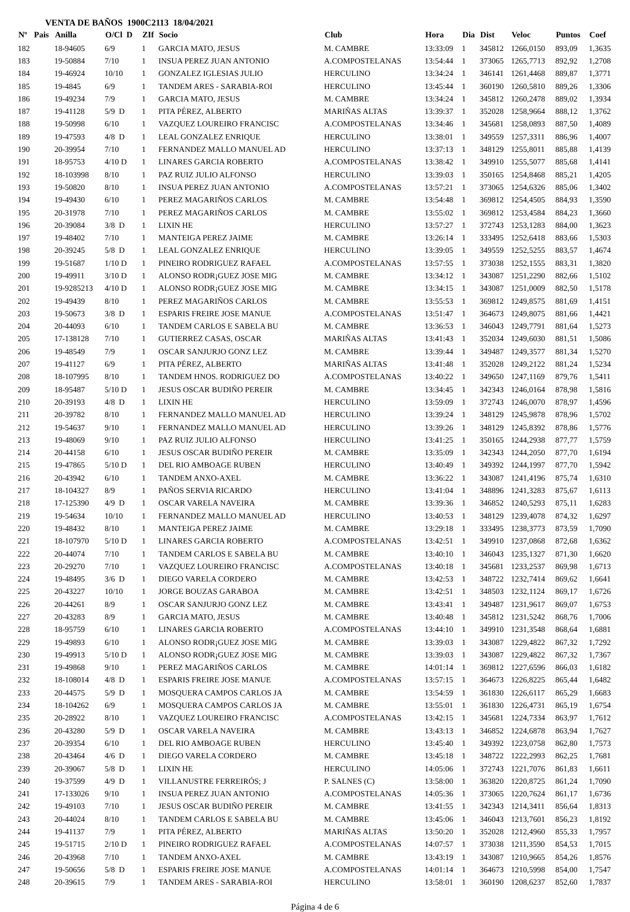VENTA DE BAÑOS 1900C2113 18/04/2021
| Nº | Pais | Anilla | O/Cl D | ZIf | Socio | Club | Hora | Dia | Dist | Veloc | Puntos | Coef |
| --- | --- | --- | --- | --- | --- | --- | --- | --- | --- | --- | --- | --- |
| 182 | | 18-94605 | 6/9 | 1 | GARCIA MATO, JESUS | M. CAMBRE | 13:33:09 | 1 | 345812 | 1266,0150 | 893,09 | 1,3635 |
| 183 | | 19-50884 | 7/10 | 1 | INSUA PEREZ JUAN ANTONIO | A.COMPOSTELANAS | 13:54:44 | 1 | 373065 | 1265,7713 | 892,92 | 1,2708 |
| 184 | | 19-46924 | 10/10 | 1 | GONZALEZ IGLESIAS JULIO | HERCULINO | 13:34:24 | 1 | 346141 | 1261,4468 | 889,87 | 1,3771 |
| 185 | | 19-4845 | 6/9 | 1 | TANDEM ARES - SARABIA-ROI | HERCULINO | 13:45:44 | 1 | 360190 | 1260,5810 | 889,26 | 1,3306 |
| 186 | | 19-49234 | 7/9 | 1 | GARCIA MATO, JESUS | M. CAMBRE | 13:34:24 | 1 | 345812 | 1260,2478 | 889,02 | 1,3934 |
| 187 | | 19-41128 | 5/9 D | 1 | PITA PÉREZ, ALBERTO | MARIÑAS ALTAS | 13:39:37 | 1 | 352028 | 1258,9664 | 888,12 | 1,3762 |
| 188 | | 19-50998 | 6/10 | 1 | VAZQUEZ LOUREIRO FRANCISC | A.COMPOSTELANAS | 13:34:46 | 1 | 345681 | 1258,0893 | 887,50 | 1,4089 |
| 189 | | 19-47593 | 4/8 D | 1 | LEAL GONZALEZ ENRIQUE | HERCULINO | 13:38:01 | 1 | 349559 | 1257,3311 | 886,96 | 1,4007 |
| 190 | | 20-39954 | 7/10 | 1 | FERNANDEZ MALLO MANUEL AD | HERCULINO | 13:37:13 | 1 | 348129 | 1255,8011 | 885,88 | 1,4139 |
| 191 | | 18-95753 | 4/10 D | 1 | LINARES GARCIA ROBERTO | A.COMPOSTELANAS | 13:38:42 | 1 | 349910 | 1255,5077 | 885,68 | 1,4141 |
| 192 | | 18-103998 | 8/10 | 1 | PAZ RUIZ JULIO ALFONSO | HERCULINO | 13:39:03 | 1 | 350165 | 1254,8468 | 885,21 | 1,4205 |
| 193 | | 19-50820 | 8/10 | 1 | INSUA PEREZ JUAN ANTONIO | A.COMPOSTELANAS | 13:57:21 | 1 | 373065 | 1254,6326 | 885,06 | 1,3402 |
| 194 | | 19-49430 | 6/10 | 1 | PEREZ MAGARIÑOS CARLOS | M. CAMBRE | 13:54:48 | 1 | 369812 | 1254,4505 | 884,93 | 1,3590 |
| 195 | | 20-31978 | 7/10 | 1 | PEREZ MAGARIÑOS CARLOS | M. CAMBRE | 13:55:02 | 1 | 369812 | 1253,4584 | 884,23 | 1,3660 |
| 196 | | 20-39084 | 3/8 D | 1 | LIXIN HE | HERCULINO | 13:57:27 | 1 | 372743 | 1253,1283 | 884,00 | 1,3623 |
| 197 | | 19-48402 | 7/10 | 1 | MANTEIGA PEREZ JAIME | M. CAMBRE | 13:26:14 | 1 | 333495 | 1252,6418 | 883,66 | 1,5303 |
| 198 | | 20-39245 | 5/8 D | 1 | LEAL GONZALEZ ENRIQUE | HERCULINO | 13:39:05 | 1 | 349559 | 1252,5255 | 883,57 | 1,4674 |
| 199 | | 19-51687 | 1/10 D | 1 | PINEIRO RODRIGUEZ RAFAEL | A.COMPOSTELANAS | 13:57:55 | 1 | 373038 | 1252,1555 | 883,31 | 1,3820 |
| 200 | | 19-49911 | 3/10 D | 1 | ALONSO RODR¡GUEZ JOSE MIG | M. CAMBRE | 13:34:12 | 1 | 343087 | 1251,2290 | 882,66 | 1,5102 |
| 201 | | 19-9285213 | 4/10 D | 1 | ALONSO RODR¡GUEZ JOSE MIG | M. CAMBRE | 13:34:15 | 1 | 343087 | 1251,0009 | 882,50 | 1,5178 |
| 202 | | 19-49439 | 8/10 | 1 | PEREZ MAGARIÑOS CARLOS | M. CAMBRE | 13:55:53 | 1 | 369812 | 1249,8575 | 881,69 | 1,4151 |
| 203 | | 19-50673 | 3/8 D | 1 | ESPARIS FREIRE JOSE MANUE | A.COMPOSTELANAS | 13:51:47 | 1 | 364673 | 1249,8075 | 881,66 | 1,4421 |
| 204 | | 20-44093 | 6/10 | 1 | TANDEM CARLOS E SABELA BU | M. CAMBRE | 13:36:53 | 1 | 346043 | 1249,7791 | 881,64 | 1,5273 |
| 205 | | 17-138128 | 7/10 | 1 | GUTIERREZ CASAS, OSCAR | MARIÑAS ALTAS | 13:41:43 | 1 | 352034 | 1249,6030 | 881,51 | 1,5086 |
| 206 | | 19-48549 | 7/9 | 1 | OSCAR SANJURJO GONZ LEZ | M. CAMBRE | 13:39:44 | 1 | 349487 | 1249,3577 | 881,34 | 1,5270 |
| 207 | | 19-41127 | 6/9 | 1 | PITA PÉREZ, ALBERTO | MARIÑAS ALTAS | 13:41:48 | 1 | 352028 | 1249,2122 | 881,24 | 1,5234 |
| 208 | | 18-107995 | 8/10 | 1 | TANDEM HNOS. RODRIGUEZ DO | A.COMPOSTELANAS | 13:40:22 | 1 | 349650 | 1247,1169 | 879,76 | 1,5411 |
| 209 | | 18-95487 | 5/10 D | 1 | JESUS OSCAR BUDIÑO PEREIR | M. CAMBRE | 13:34:45 | 1 | 342343 | 1246,0164 | 878,98 | 1,5816 |
| 210 | | 20-39193 | 4/8 D | 1 | LIXIN HE | HERCULINO | 13:59:09 | 1 | 372743 | 1246,0070 | 878,97 | 1,4596 |
| 211 | | 20-39782 | 8/10 | 1 | FERNANDEZ MALLO MANUEL AD | HERCULINO | 13:39:24 | 1 | 348129 | 1245,9878 | 878,96 | 1,5702 |
| 212 | | 19-54637 | 9/10 | 1 | FERNANDEZ MALLO MANUEL AD | HERCULINO | 13:39:26 | 1 | 348129 | 1245,8392 | 878,86 | 1,5776 |
| 213 | | 19-48069 | 9/10 | 1 | PAZ RUIZ JULIO ALFONSO | HERCULINO | 13:41:25 | 1 | 350165 | 1244,2938 | 877,77 | 1,5759 |
| 214 | | 20-44158 | 6/10 | 1 | JESUS OSCAR BUDIÑO PEREIR | M. CAMBRE | 13:35:09 | 1 | 342343 | 1244,2050 | 877,70 | 1,6194 |
| 215 | | 19-47865 | 5/10 D | 1 | DEL RIO AMBOAGE RUBEN | HERCULINO | 13:40:49 | 1 | 349392 | 1244,1997 | 877,70 | 1,5942 |
| 216 | | 20-43942 | 6/10 | 1 | TANDEM ANXO-AXEL | M. CAMBRE | 13:36:22 | 1 | 343087 | 1241,4196 | 875,74 | 1,6310 |
| 217 | | 18-104327 | 8/9 | 1 | PAÑOS SERVIA RICARDO | HERCULINO | 13:41:04 | 1 | 348896 | 1241,3283 | 875,67 | 1,6113 |
| 218 | | 17-125390 | 4/9 D | 1 | OSCAR VARELA NAVEIRA | M. CAMBRE | 13:39:36 | 1 | 346852 | 1240,5293 | 875,11 | 1,6283 |
| 219 | | 19-54634 | 10/10 | 1 | FERNANDEZ MALLO MANUEL AD | HERCULINO | 13:40:53 | 1 | 348129 | 1239,4078 | 874,32 | 1,6297 |
| 220 | | 19-48432 | 8/10 | 1 | MANTEIGA PEREZ JAIME | M. CAMBRE | 13:29:18 | 1 | 333495 | 1238,3773 | 873,59 | 1,7090 |
| 221 | | 18-107970 | 5/10 D | 1 | LINARES GARCIA ROBERTO | A.COMPOSTELANAS | 13:42:51 | 1 | 349910 | 1237,0868 | 872,68 | 1,6362 |
| 222 | | 20-44074 | 7/10 | 1 | TANDEM CARLOS E SABELA BU | M. CAMBRE | 13:40:10 | 1 | 346043 | 1235,1327 | 871,30 | 1,6620 |
| 223 | | 20-29270 | 7/10 | 1 | VAZQUEZ LOUREIRO FRANCISC | A.COMPOSTELANAS | 13:40:18 | 1 | 345681 | 1233,2537 | 869,98 | 1,6713 |
| 224 | | 19-48495 | 3/6 D | 1 | DIEGO VARELA CORDERO | M. CAMBRE | 13:42:53 | 1 | 348722 | 1232,7414 | 869,62 | 1,6641 |
| 225 | | 20-43227 | 10/10 | 1 | JORGE BOUZAS GARABOA | M. CAMBRE | 13:42:51 | 1 | 348503 | 1232,1124 | 869,17 | 1,6726 |
| 226 | | 20-44261 | 8/9 | 1 | OSCAR SANJURJO GONZ LEZ | M. CAMBRE | 13:43:41 | 1 | 349487 | 1231,9617 | 869,07 | 1,6753 |
| 227 | | 20-43283 | 8/9 | 1 | GARCIA MATO, JESUS | M. CAMBRE | 13:40:48 | 1 | 345812 | 1231,5242 | 868,76 | 1,7006 |
| 228 | | 18-95759 | 6/10 | 1 | LINARES GARCIA ROBERTO | A.COMPOSTELANAS | 13:44:10 | 1 | 349910 | 1231,3548 | 868,64 | 1,6881 |
| 229 | | 19-49893 | 6/10 | 1 | ALONSO RODR¡GUEZ JOSE MIG | M. CAMBRE | 13:39:03 | 1 | 343087 | 1229,4822 | 867,32 | 1,7292 |
| 230 | | 19-49913 | 5/10 D | 1 | ALONSO RODR¡GUEZ JOSE MIG | M. CAMBRE | 13:39:03 | 1 | 343087 | 1229,4822 | 867,32 | 1,7367 |
| 231 | | 19-49868 | 9/10 | 1 | PEREZ MAGARIÑOS CARLOS | M. CAMBRE | 14:01:14 | 1 | 369812 | 1227,6596 | 866,03 | 1,6182 |
| 232 | | 18-108014 | 4/8 D | 1 | ESPARIS FREIRE JOSE MANUE | A.COMPOSTELANAS | 13:57:15 | 1 | 364673 | 1226,8225 | 865,44 | 1,6482 |
| 233 | | 20-44575 | 5/9 D | 1 | MOSQUERA CAMPOS CARLOS JA | M. CAMBRE | 13:54:59 | 1 | 361830 | 1226,6117 | 865,29 | 1,6683 |
| 234 | | 18-104262 | 6/9 | 1 | MOSQUERA CAMPOS CARLOS JA | M. CAMBRE | 13:55:01 | 1 | 361830 | 1226,4731 | 865,19 | 1,6754 |
| 235 | | 20-28922 | 8/10 | 1 | VAZQUEZ LOUREIRO FRANCISC | A.COMPOSTELANAS | 13:42:15 | 1 | 345681 | 1224,7334 | 863,97 | 1,7612 |
| 236 | | 20-43280 | 5/9 D | 1 | OSCAR VARELA NAVEIRA | M. CAMBRE | 13:43:13 | 1 | 346852 | 1224,6878 | 863,94 | 1,7627 |
| 237 | | 20-39354 | 6/10 | 1 | DEL RIO AMBOAGE RUBEN | HERCULINO | 13:45:40 | 1 | 349392 | 1223,0758 | 862,80 | 1,7573 |
| 238 | | 20-43464 | 4/6 D | 1 | DIEGO VARELA CORDERO | M. CAMBRE | 13:45:18 | 1 | 348722 | 1222,2993 | 862,25 | 1,7681 |
| 239 | | 20-39067 | 5/8 D | 1 | LIXIN HE | HERCULINO | 14:05:06 | 1 | 372743 | 1221,7076 | 861,83 | 1,6611 |
| 240 | | 19-37599 | 4/9 D | 1 | VILLANUSTRE FERREIRÓS; J | P. SALNES (C) | 13:58:00 | 1 | 363820 | 1220,8725 | 861,24 | 1,7090 |
| 241 | | 17-133026 | 9/10 | 1 | INSUA PEREZ JUAN ANTONIO | A.COMPOSTELANAS | 14:05:36 | 1 | 373065 | 1220,7624 | 861,17 | 1,6736 |
| 242 | | 19-49103 | 7/10 | 1 | JESUS OSCAR BUDIÑO PEREIR | M. CAMBRE | 13:41:55 | 1 | 342343 | 1214,3411 | 856,64 | 1,8313 |
| 243 | | 20-44024 | 8/10 | 1 | TANDEM CARLOS E SABELA BU | M. CAMBRE | 13:45:06 | 1 | 346043 | 1213,7601 | 856,23 | 1,8192 |
| 244 | | 19-41137 | 7/9 | 1 | PITA PÉREZ, ALBERTO | MARIÑAS ALTAS | 13:50:20 | 1 | 352028 | 1212,4960 | 855,33 | 1,7957 |
| 245 | | 19-51715 | 2/10 D | 1 | PINEIRO RODRIGUEZ RAFAEL | A.COMPOSTELANAS | 14:07:57 | 1 | 373038 | 1211,3590 | 854,53 | 1,7015 |
| 246 | | 20-43968 | 7/10 | 1 | TANDEM ANXO-AXEL | M. CAMBRE | 13:43:19 | 1 | 343087 | 1210,9665 | 854,26 | 1,8576 |
| 247 | | 19-50656 | 5/8 D | 1 | ESPARIS FREIRE JOSE MANUE | A.COMPOSTELANAS | 14:01:14 | 1 | 364673 | 1210,5998 | 854,00 | 1,7547 |
| 248 | | 20-39615 | 7/9 | 1 | TANDEM ARES - SARABIA-ROI | HERCULINO | 13:58:01 | 1 | 360190 | 1208,6237 | 852,60 | 1,7837 |
Página 4 de 6